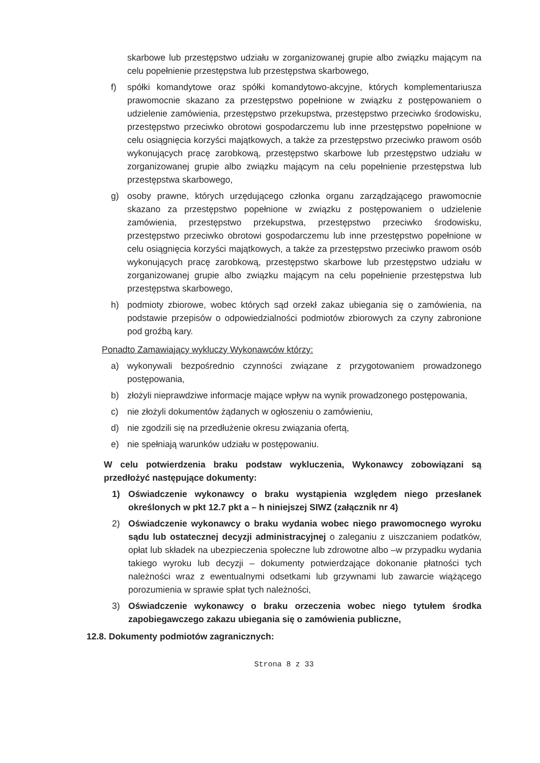skarbowe lub przestępstwo udziału w zorganizowanej grupie albo związku mającym na celu popełnienie przestępstwa lub przestępstwa skarbowego,
f) spółki komandytowe oraz spółki komandytowo-akcyjne, których komplementariusza prawomocnie skazano za przestępstwo popełnione w związku z postępowaniem o udzielenie zamówienia, przestępstwo przekupstwa, przestępstwo przeciwko środowisku, przestępstwo przeciwko obrotowi gospodarczemu lub inne przestępstwo popełnione w celu osiągnięcia korzyści majątkowych, a także za przestępstwo przeciwko prawom osób wykonujących pracę zarobkową, przestępstwo skarbowe lub przestępstwo udziału w zorganizowanej grupie albo związku mającym na celu popełnienie przestępstwa lub przestępstwa skarbowego,
g) osoby prawne, których urzędującego członka organu zarządzającego prawomocnie skazano za przestępstwo popełnione w związku z postępowaniem o udzielenie zamówienia, przestępstwo przekupstwa, przestępstwo przeciwko środowisku, przestępstwo przeciwko obrotowi gospodarczemu lub inne przestępstwo popełnione w celu osiągnięcia korzyści majątkowych, a także za przestępstwo przeciwko prawom osób wykonujących pracę zarobkową, przestępstwo skarbowe lub przestępstwo udziału w zorganizowanej grupie albo związku mającym na celu popełnienie przestępstwa lub przestępstwa skarbowego,
h) podmioty zbiorowe, wobec których sąd orzekł zakaz ubiegania się o zamówienia, na podstawie przepisów o odpowiedzialności podmiotów zbiorowych za czyny zabronione pod groźbą kary.
Ponadto Zamawiający wykluczy Wykonawców którzy:
a) wykonywali bezpośrednio czynności związane z przygotowaniem prowadzonego postępowania,
b) złożyli nieprawdziwe informacje mające wpływ na wynik prowadzonego postępowania,
c) nie złożyli dokumentów żądanych w ogłoszeniu o zamówieniu,
d) nie zgodzili się na przedłużenie okresu związania ofertą,
e) nie spełniają warunków udziału w postępowaniu.
W celu potwierdzenia braku podstaw wykluczenia, Wykonawcy zobowiązani są przedłożyć następujące dokumenty:
1) Oświadczenie wykonawcy o braku wystąpienia względem niego przesłanek określonych w pkt 12.7 pkt a – h niniejszej SIWZ (załącznik nr 4)
2) Oświadczenie wykonawcy o braku wydania wobec niego prawomocnego wyroku sądu lub ostatecznej decyzji administracyjnej o zaleganiu z uiszczaniem podatków, opłat lub składek na ubezpieczenia społeczne lub zdrowotne albo –w przypadku wydania takiego wyroku lub decyzji – dokumenty potwierdzające dokonanie płatności tych należności wraz z ewentualnymi odsetkami lub grzywnami lub zawarcie wiążącego porozumienia w sprawie spłat tych należności,
3) Oświadczenie wykonawcy o braku orzeczenia wobec niego tytułem środka zapobiegawczego zakazu ubiegania się o zamówienia publiczne,
12.8. Dokumenty podmiotów zagranicznych:
Strona 8 z 33